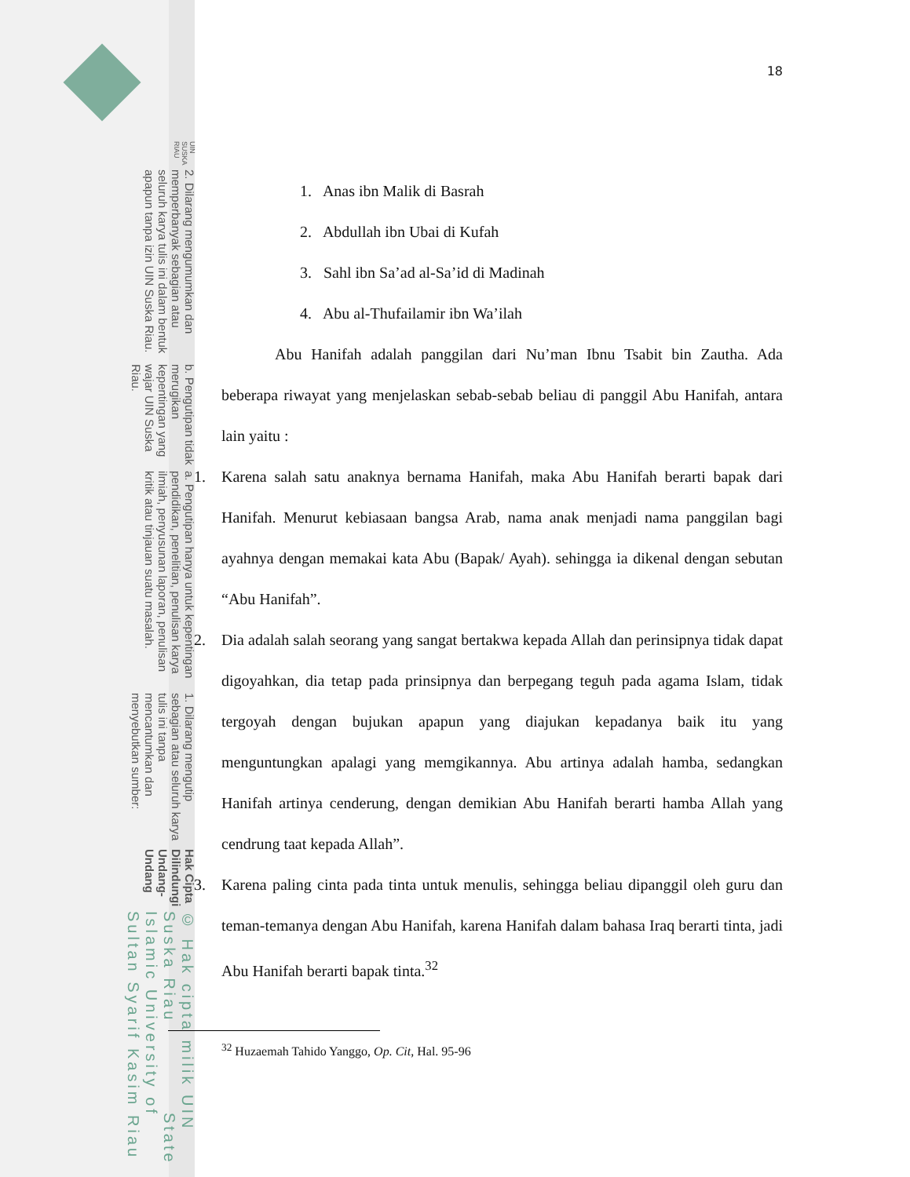© Hak cipta milik UIN Suska Riau State Islamic University of Sultan Syarif Kasim Riau
Hak Cipta Dilindungi Undang-Undang
1. Dilarang mengutip sebagian atau seluruh karya tulis ini tanpa mencantumkan dan menyebutkan sumber:
a. Pengutipan hanya untuk kepentingan pendidikan, penelitian, penulisan karya ilmiah, penyusunan laporan, penulisan kritik atau tinjauan suatu masalah.
b. Pengutipan tidak merugikan kepentingan yang wajar UIN Suska Riau.
2. Dilarang mengumumkan dan memperbanyak sebagian atau seluruh karya tulis ini dalam bentuk apapun tanpa izin UIN Suska Riau.
UIN SUSKA RIAU
18
1. Anas ibn Malik di Basrah
2. Abdullah ibn Ubai di Kufah
3. Sahl ibn Sa’ad al-Sa’id di Madinah
4. Abu al-Thufailamir ibn Wa’ilah
Abu Hanifah adalah panggilan dari Nu’man Ibnu Tsabit bin Zautha. Ada beberapa riwayat yang menjelaskan sebab-sebab beliau di panggil Abu Hanifah, antara lain yaitu :
1. Karena salah satu anaknya bernama Hanifah, maka Abu Hanifah berarti bapak dari Hanifah. Menurut kebiasaan bangsa Arab, nama anak menjadi nama panggilan bagi ayahnya dengan memakai kata Abu (Bapak/ Ayah). sehingga ia dikenal dengan sebutan “Abu Hanifah”.
2. Dia adalah salah seorang yang sangat bertakwa kepada Allah dan perinsipnya tidak dapat digoyahkan, dia tetap pada prinsipnya dan berpegang teguh pada agama Islam, tidak tergoyah dengan bujukan apapun yang diajukan kepadanya baik itu yang menguntungkan apalagi yang memgikannya. Abu artinya adalah hamba, sedangkan Hanifah artinya cenderung, dengan demikian Abu Hanifah berarti hamba Allah yang cendrung taat kepada Allah”.
3. Karena paling cinta pada tinta untuk menulis, sehingga beliau dipanggil oleh guru dan teman-temanya dengan Abu Hanifah, karena Hanifah dalam bahasa Iraq berarti tinta, jadi Abu Hanifah berarti bapak tinta.<sup>32</sup>
<sup>32</sup> Huzaemah Tahido Yanggo, Op. Cit, Hal. 95-96